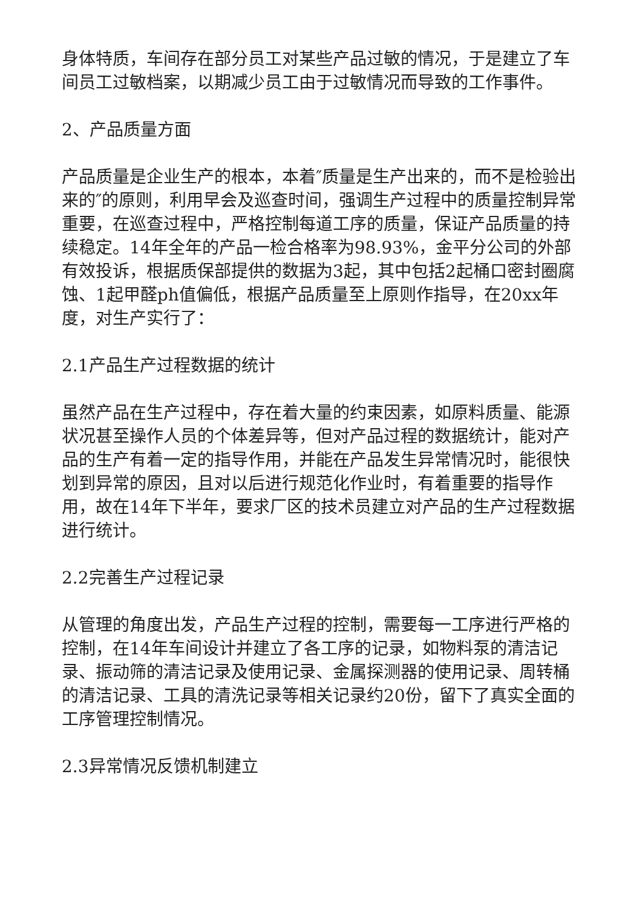身体特质，车间存在部分员工对某些产品过敏的情况，于是建立了车间员工过敏档案，以期减少员工由于过敏情况而导致的工作事件。
2、产品质量方面
产品质量是企业生产的根本，本着″质量是生产出来的，而不是检验出来的″的原则，利用早会及巡查时间，强调生产过程中的质量控制异常重要，在巡查过程中，严格控制每道工序的质量，保证产品质量的持续稳定。14年全年的产品一检合格率为98.93%，金平分公司的外部有效投诉，根据质保部提供的数据为3起，其中包括2起桶口密封圈腐蚀、1起甲醛ph值偏低，根据产品质量至上原则作指导，在20xx年度，对生产实行了：
2.1产品生产过程数据的统计
虽然产品在生产过程中，存在着大量的约束因素，如原料质量、能源状况甚至操作人员的个体差异等，但对产品过程的数据统计，能对产品的生产有着一定的指导作用，并能在产品发生异常情况时，能很快划到异常的原因，且对以后进行规范化作业时，有着重要的指导作用，故在14年下半年，要求厂区的技术员建立对产品的生产过程数据进行统计。
2.2完善生产过程记录
从管理的角度出发，产品生产过程的控制，需要每一工序进行严格的控制，在14年车间设计并建立了各工序的记录，如物料泵的清洁记录、振动筛的清洁记录及使用记录、金属探测器的使用记录、周转桶的清洁记录、工具的清洗记录等相关记录约20份，留下了真实全面的工序管理控制情况。
2.3异常情况反馈机制建立